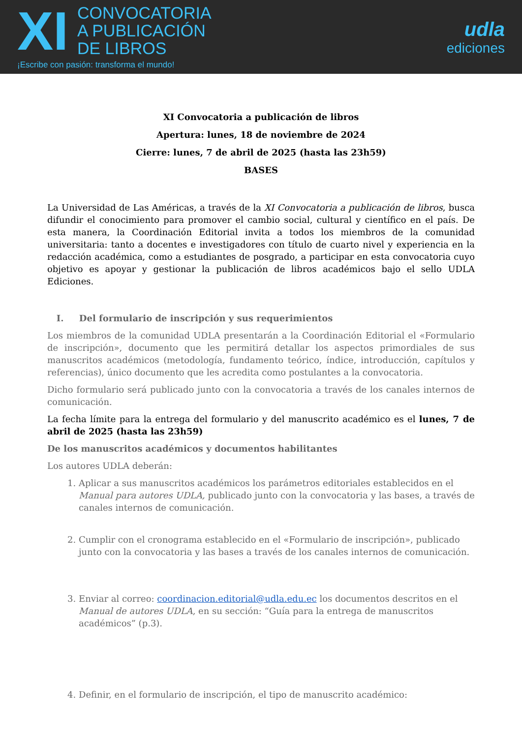XI
CONVOCATORIA
A PUBLICACIÓN
DE LIBROS
¡Escribe con pasión: transforma el mundo!
udla
ediciones
XI Convocatoria a publicación de libros
Apertura: lunes, 18 de noviembre de 2024
Cierre: lunes, 7 de abril de 2025 (hasta las 23h59)
BASES
La Universidad de Las Américas, a través de la XI Convocatoria a publicación de libros, busca difundir el conocimiento para promover el cambio social, cultural y científico en el país. De esta manera, la Coordinación Editorial invita a todos los miembros de la comunidad universitaria: tanto a docentes e investigadores con título de cuarto nivel y experiencia en la redacción académica, como a estudiantes de posgrado, a participar en esta convocatoria cuyo objetivo es apoyar y gestionar la publicación de libros académicos bajo el sello UDLA Ediciones.
I. Del formulario de inscripción y sus requerimientos
Los miembros de la comunidad UDLA presentarán a la Coordinación Editorial el «Formulario de inscripción», documento que les permitirá detallar los aspectos primordiales de sus manuscritos académicos (metodología, fundamento teórico, índice, introducción, capítulos y referencias), único documento que les acredita como postulantes a la convocatoria.
Dicho formulario será publicado junto con la convocatoria a través de los canales internos de comunicación.
La fecha límite para la entrega del formulario y del manuscrito académico es el lunes, 7 de abril de 2025 (hasta las 23h59)
De los manuscritos académicos y documentos habilitantes
Los autores UDLA deberán:
1. Aplicar a sus manuscritos académicos los parámetros editoriales establecidos en el Manual para autores UDLA, publicado junto con la convocatoria y las bases, a través de canales internos de comunicación.
2. Cumplir con el cronograma establecido en el «Formulario de inscripción», publicado junto con la convocatoria y las bases a través de los canales internos de comunicación.
3. Enviar al correo: coordinacion.editorial@udla.edu.ec los documentos descritos en el Manual de autores UDLA, en su sección: “Guía para la entrega de manuscritos académicos” (p.3).
4. Definir, en el formulario de inscripción, el tipo de manuscrito académico: